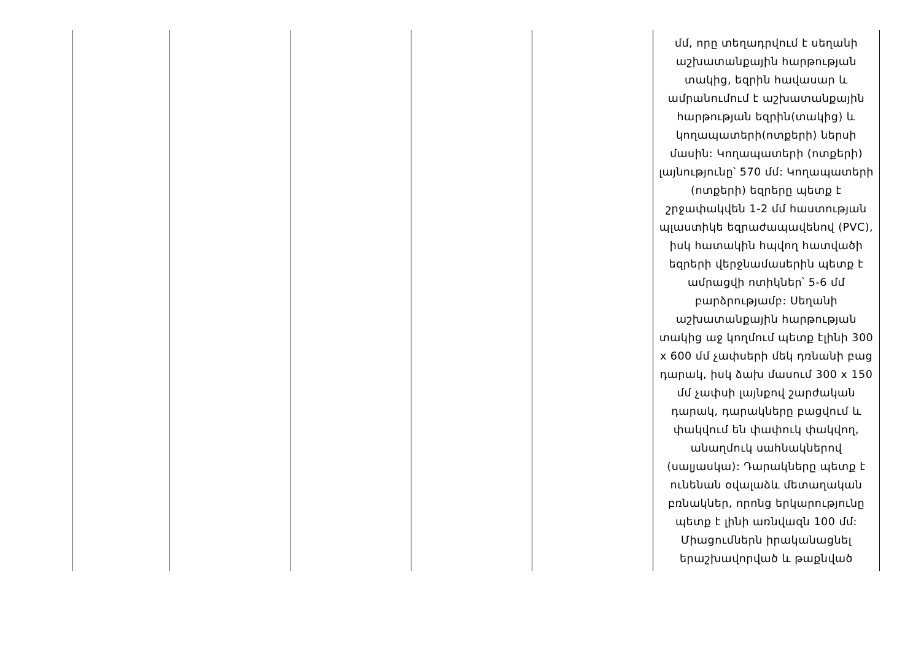| | | | | | մմ, որը տեղադրվում է սեղանի աշխատանքային հարթության տակից, եզրին հավասար և ամրանումում է աշխատանքային հարթության եզրին(տակից) և կողապատերի(ոտքերի) ներսի մասին: Կողապատերի (ոտքերի) լայնությունը՝ 570 մմ: Կողապատերի (ոտքերի) եզրերը պետք է շրջափակվեն 1-2 մմ հաստության պլաստիկե եզրաժապավենով (PVC), իսկ հատակին հպվող հատվածի եզրերի վերջնամասերին պետք է ամրացվի ոտիկներ՝ 5-6 մմ բարձրությամբ: Սեղանի աշխատանքային հարթության տակից աջ կողմում պետք էլինի 300 x 600 մմ չափսերի մեկ դռնանի բաց դարակ, իսկ ձախ մասում 300 x 150 մմ չափսի լայնքով շարժական դարակ, դարակները բացվում և փակվում են փափուկ փակվող, անաղմուկ սահնակներով (սալյասկա): Դարակները պետք է ունենան օվալաձև մետաղական բռնակներ, որոնց երկարությունը պետք է լինի առնվազն 100 մմ: Միացումներն իրականացնել երաշխավորված և թաքնված |